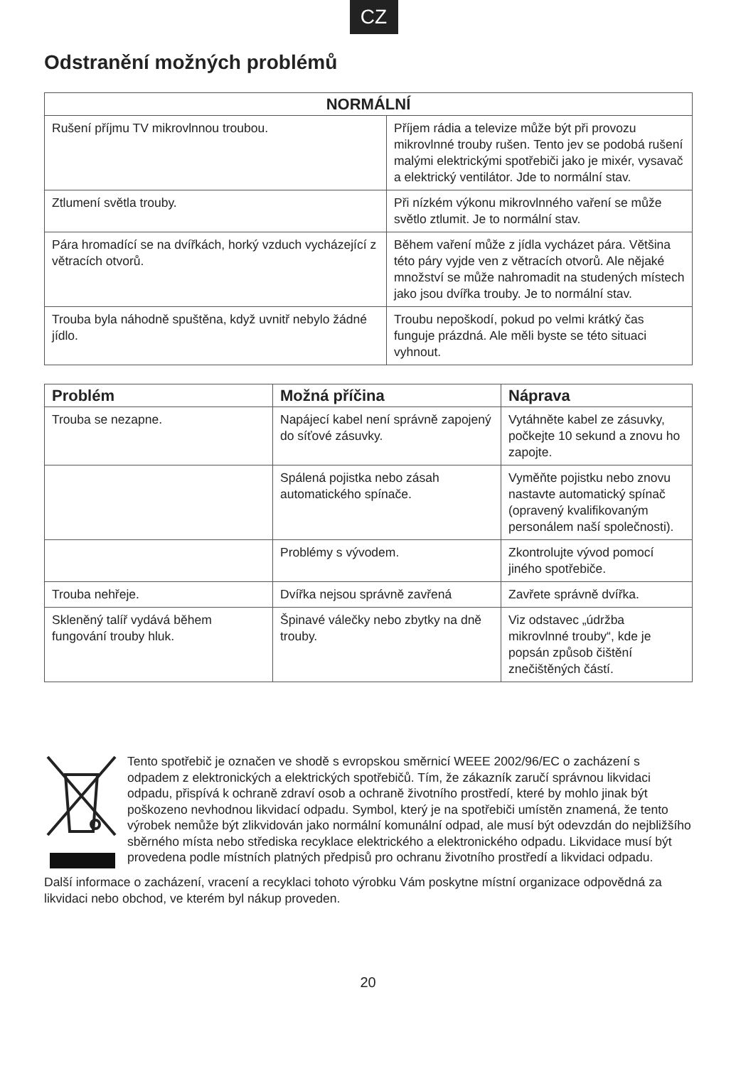CZ
Odstranění možných problémů
| NORMÁLNÍ | |
| --- | --- |
| Rušení příjmu TV mikrovlnnou troubou. | Příjem rádia a televize může být při provozu mikrovlnné trouby rušen. Tento jev se podobá rušení malými elektrickými spotřebiči jako je mixér, vysavač a elektrický ventilátor. Jde to normální stav. |
| Ztlumení světla trouby. | Při nízkém výkonu mikrovlnného vaření se může světlo ztlumit. Je to normální stav. |
| Pára hromadící se na dvířkách, horký vzduch vycházející z větracích otvorů. | Během vaření může z jídla vycházet pára. Většina této páry vyjde ven z větracích otvorů. Ale nějaké množství se může nahromadit na studených místech jako jsou dvířka trouby. Je to normální stav. |
| Trouba byla náhodně spuštěna, když uvnitř nebylo žádné jídlo. | Troubu nepoškodí, pokud po velmi krátký čas funguje prázdná. Ale měli byste se této situaci vyhnout. |
| Problém | Možná příčina | Náprava |
| --- | --- | --- |
| Trouba se nezapne. | Napájecí kabel není správně zapojený do síťové zásuvky. | Vytáhněte kabel ze zásuvky, počkejte 10 sekund a znovu ho zapojte. |
| | Spálená pojistka nebo zásah automatického spínače. | Vyměňte pojistku nebo znovu nastavte automatický spínač (opravený kvalifikovaným personálem naší společnosti). |
| | Problémy s vývodem. | Zkontrolujte vývod pomocí jiného spotřebiče. |
| Trouba nehřeje. | Dvířka nejsou správně zavřená | Zavřete správně dvířka. |
| Skleněný talíř vydává během fungování trouby hluk. | Špinavé válečky nebo zbytky na dně trouby. | Viz odstavec „údržba mikrovlnné trouby“, kde je popsán způsob čištění znečištěných částí. |
Tento spotřebič je označen ve shodě s evropskou směrnicí WEEE 2002/96/EC o zacházení s odpadem z elektronických a elektrických spotřebičů. Tím, že zákazník zaručí správnou likvidaci odpadu, přispívá k ochraně zdraví osob a ochraně životního prostředí, které by mohlo jinak být poškozeno nevhodnou likvidací odpadu. Symbol, který je na spotřebiči umístěn znamená, že tento výrobek nemůže být zlikvidován jako normální komunální odpad, ale musí být odevzdán do nejbližšího sběrného místa nebo střediska recyklace elektrického a elektronického odpadu. Likvidace musí být provedena podle místních platných předpisů pro ochranu životního prostředí a likvidaci odpadu.
Další informace o zacházení, vracení a recyklaci tohoto výrobku Vám poskytne místní organizace odpovědná za likvidaci nebo obchod, ve kterém byl nákup proveden.
20